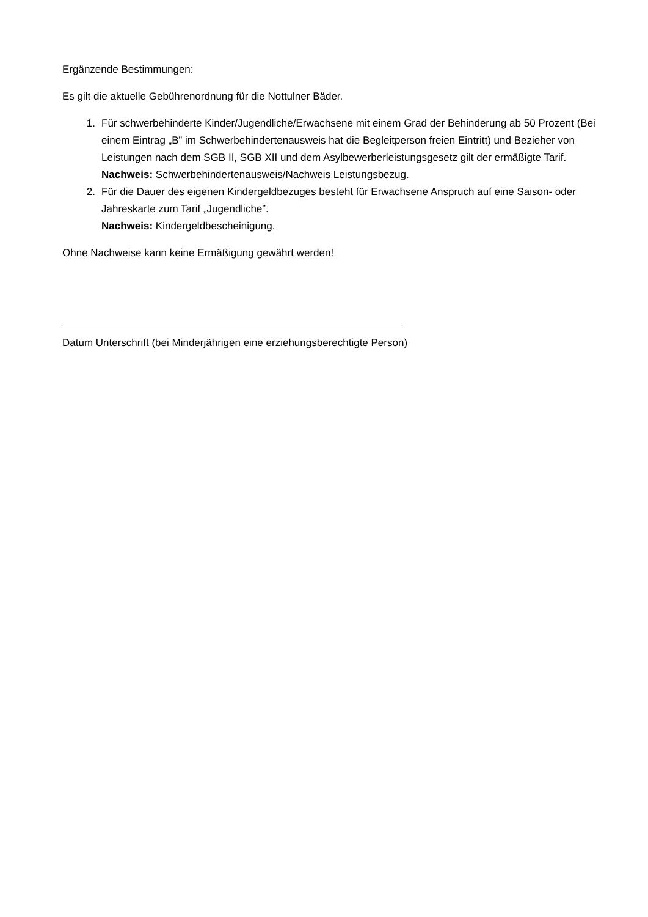Ergänzende Bestimmungen:
Es gilt die aktuelle Gebührenordnung für die Nottulner Bäder.
1. Für schwerbehinderte Kinder/Jugendliche/Erwachsene mit einem Grad der Behinderung ab 50 Prozent (Bei einem Eintrag „B” im Schwerbehindertenausweis hat die Begleitperson freien Eintritt) und Bezieher von Leistungen nach dem SGB II, SGB XII und dem Asylbewerberleistungsgesetz gilt der ermäßigte Tarif.
Nachweis: Schwerbehindertenausweis/Nachweis Leistungsbezug.
2. Für die Dauer des eigenen Kindergeldbezuges besteht für Erwachsene Anspruch auf eine Saison- oder Jahreskarte zum Tarif „Jugendliche”.
Nachweis: Kindergeldbescheinigung.
Ohne Nachweise kann keine Ermäßigung gewährt werden!
Datum Unterschrift (bei Minderjährigen eine erziehungsberechtigte Person)